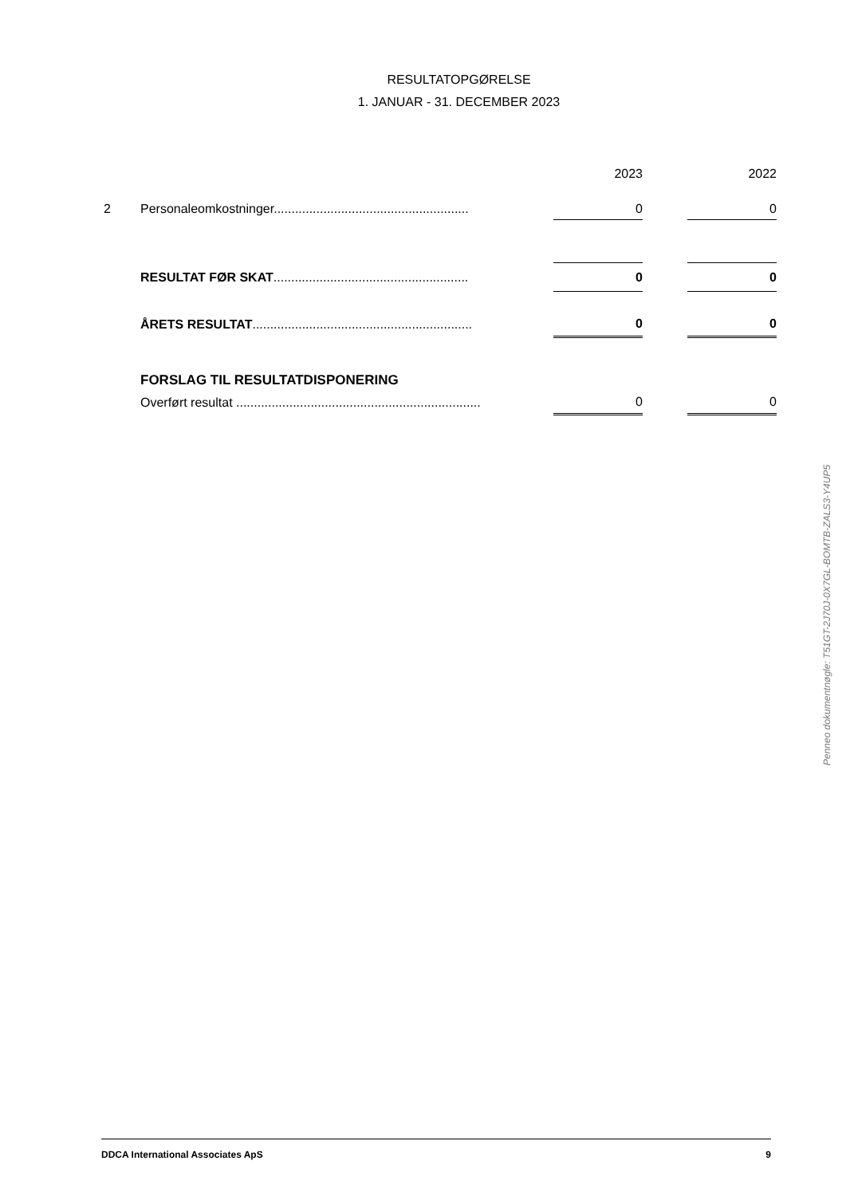RESULTATOPGØRELSE
1. JANUAR - 31. DECEMBER 2023
| | | | 2023 | | 2022 |
| 2 | Personaleomkostninger....................................................... | | 0 | | 0 |
| | RESULTAT FØR SKAT ....................................................... | | 0 | | 0 |
| | ÅRETS RESULTAT .............................................................. | | 0 | | 0 |
| | FORSLAG TIL RESULTATDISPONERING | | | | |
| | Overført resultat ..................................................................... | | 0 | | 0 |
Penneo dokumentnøgle: T51GT-2J70J-0X7GL-BOMTB-ZALS3-Y4UP5
DDCA International Associates ApS 9